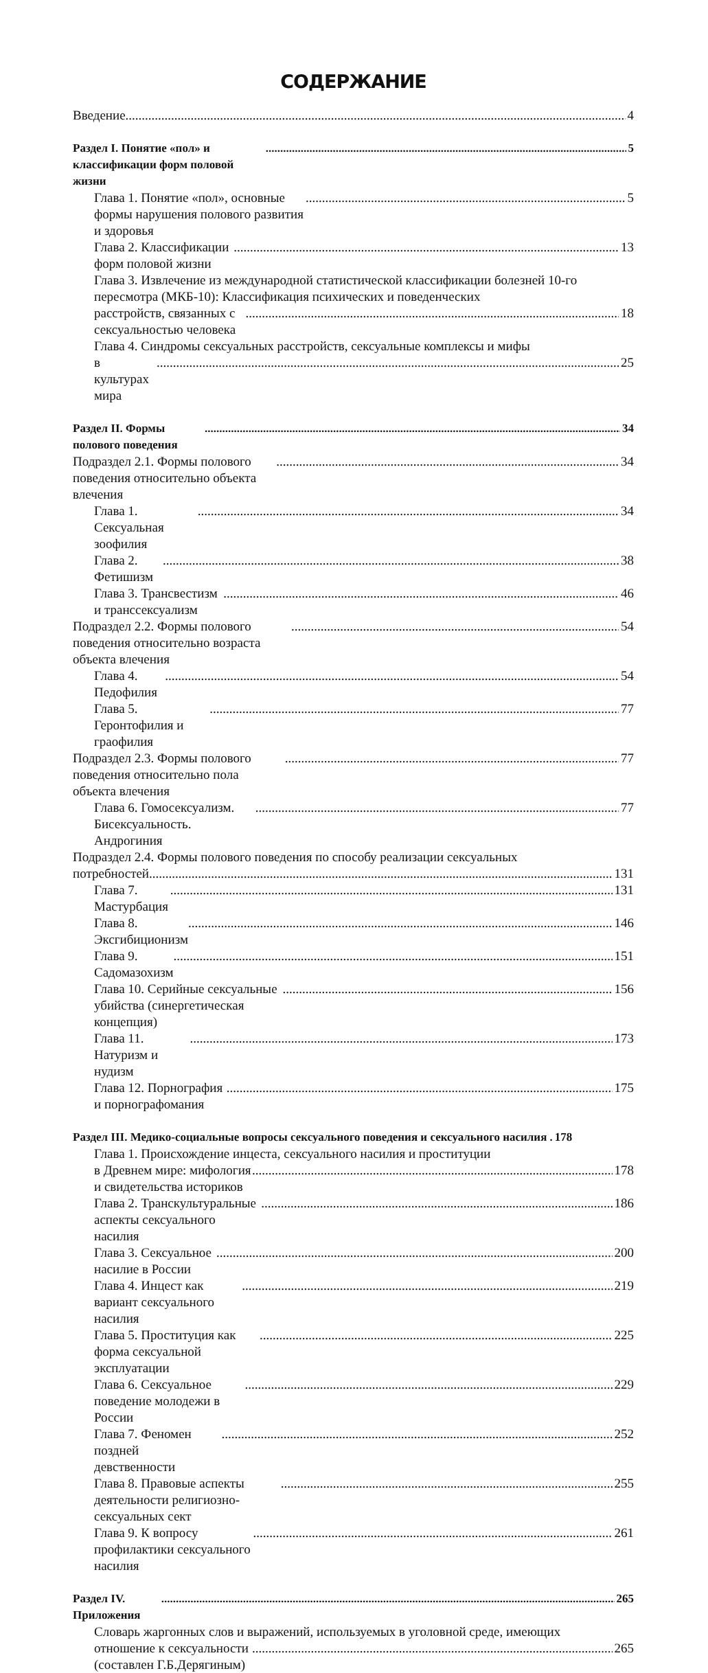СОДЕРЖАНИЕ
Введение 4
Раздел I. Понятие «пол» и классификации форм половой жизни 5
Глава 1. Понятие «пол», основные формы нарушения полового развития и здоровья 5
Глава 2. Классификации форм половой жизни 13
Глава 3. Извлечение из международной статистической классификации болезней 10-го пересмотра (МКБ-10): Классификация психических и поведенческих
расстройств, связанных с сексуальностью человека 18
Глава 4. Синдромы сексуальных расстройств, сексуальные комплексы и мифы
в культурах мира 25
Раздел II. Формы полового поведения 34
Подраздел 2.1. Формы полового поведения относительно объекта влечения 34
Глава 1. Сексуальная зоофилия 34
Глава 2. Фетишизм 38
Глава 3. Трансвестизм и транссексуализм 46
Подраздел 2.2. Формы полового поведения относительно возраста объекта влечения 54
Глава 4. Педофилия 54
Глава 5. Геронтофилия и граофилия 77
Подраздел 2.3. Формы полового поведения относительно пола объекта влечения 77
Глава 6. Гомосексуализм. Бисексуальность. Андрогиния 77
Подраздел 2.4. Формы полового поведения по способу реализации сексуальных
потребностей 131
Глава 7. Мастурбация 131
Глава 8. Эксгибиционизм 146
Глава 9. Садомазохизм 151
Глава 10. Серийные сексуальные убийства (синергетическая концепция) 156
Глава 11. Натуризм и нудизм 173
Глава 12. Порнография и порнографомания 175
Раздел III. Медико-социальные вопросы сексуального поведения и сексуального насилия . 178
Глава 1. Происхождение инцеста, сексуального насилия и проституции
в Древнем мире: мифология и свидетельства историков 178
Глава 2. Транскультуральные аспекты сексуального насилия 186
Глава 3. Сексуальное насилие в России 200
Глава 4. Инцест как вариант сексуального насилия 219
Глава 5. Проституция как форма сексуальной эксплуатации 225
Глава 6. Сексуальное поведение молодежи в России 229
Глава 7. Феномен поздней девственности 252
Глава 8. Правовые аспекты деятельности религиозно-сексуальных сект 255
Глава 9. К вопросу профилактики сексуального насилия 261
Раздел IV. Приложения 265
Словарь жаргонных слов и выражений, используемых в уголовной среде, имеющих
отношение к сексуальности (составлен Г.Б.Дерягиным) 265